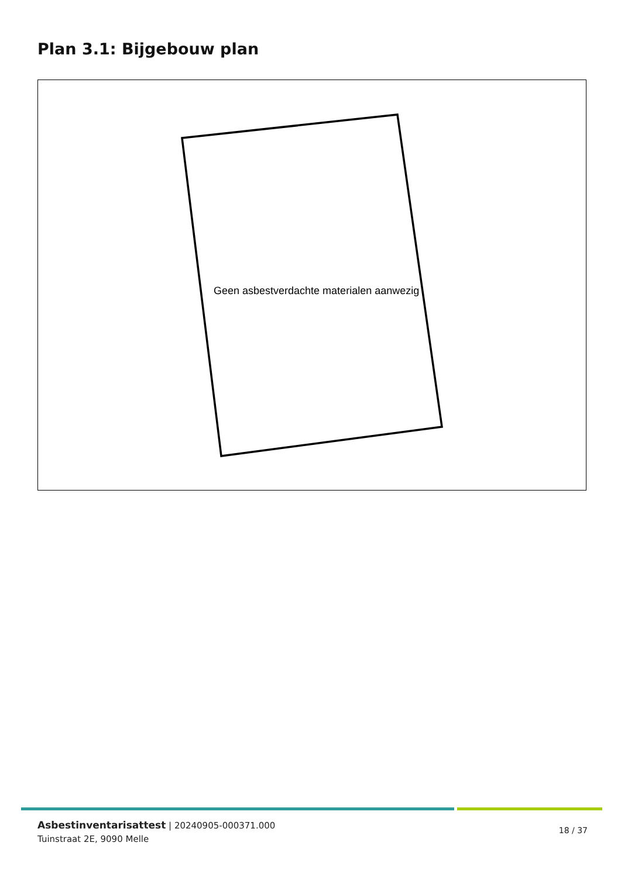Plan 3.1: Bijgebouw plan
Geen asbestverdachte materialen aanwezig
Asbestinventarisattest | 20240905-000371.000
Tuinstraat 2E, 9090 Melle
18 / 37